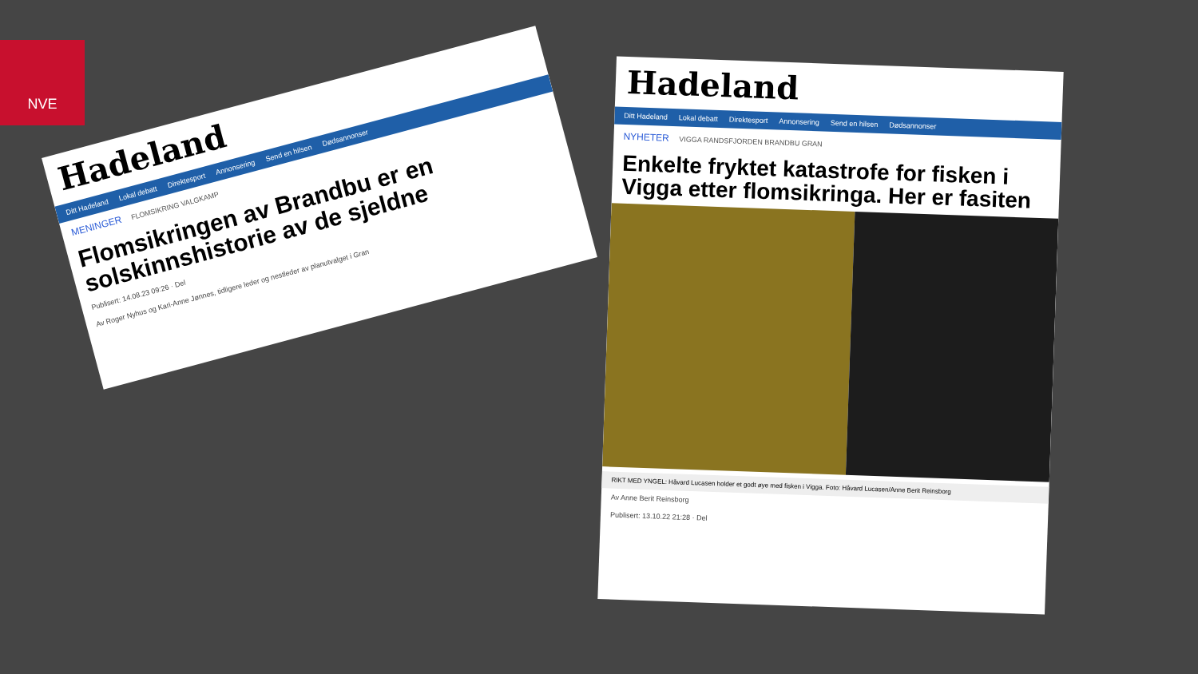NVE
Hadeland
Ditt Hadeland Lokal debatt Direktesport Annonsering Send en hilsen Dødsannonser
MENINGER FLOMSIKRING VALGKAMP
Flomsikringen av Brandbu er en solskinnshistorie av de sjeldne
Publisert: 14.08.23 09:26 · Del
Av Roger Nyhus og Kari-Anne Jønnes, tidligere leder og nestleder av planutvalget i Gran
Hadeland
Ditt Hadeland Lokal debatt Direktesport Annonsering Send en hilsen Dødsannonser
NYHETER VIGGA RANDSFJORDEN BRANDBU GRAN
Enkelte fryktet katastrofe for fisken i Vigga etter flomsikringa. Her er fasiten
RIKT MED YNGEL: Håvard Lucasen holder et godt øye med fisken i Vigga. Foto: Håvard Lucasen/Anne Berit Reinsborg
Av Anne Berit Reinsborg
Publisert: 13.10.22 21:28 · Del